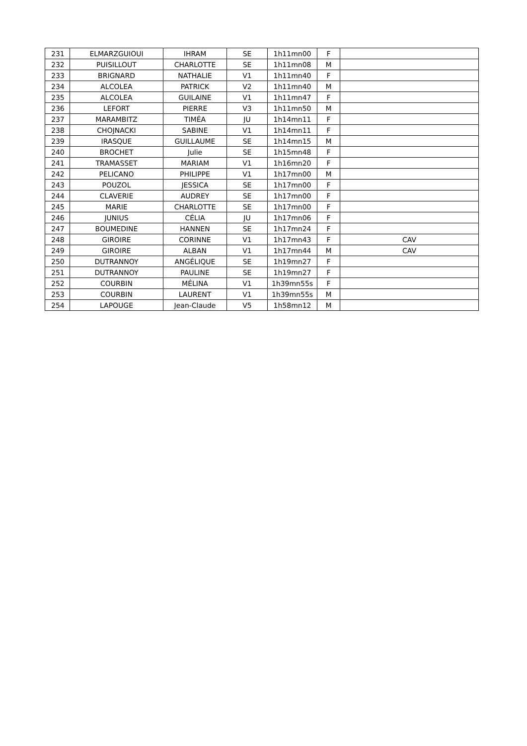| 231 | ELMARZGUIOUI | IHRAM | SE | 1h11mn00 | F | |
| 232 | PUISILLOUT | CHARLOTTE | SE | 1h11mn08 | M | |
| 233 | BRIGNARD | NATHALIE | V1 | 1h11mn40 | F | |
| 234 | ALCOLEA | PATRICK | V2 | 1h11mn40 | M | |
| 235 | ALCOLEA | GUILAINE | V1 | 1h11mn47 | F | |
| 236 | LEFORT | PIERRE | V3 | 1h11mn50 | M | |
| 237 | MARAMBITZ | TIMÉA | JU | 1h14mn11 | F | |
| 238 | CHOJNACKI | SABINE | V1 | 1h14mn11 | F | |
| 239 | IRASQUE | GUILLAUME | SE | 1h14mn15 | M | |
| 240 | BROCHET | Julie | SE | 1h15mn48 | F | |
| 241 | TRAMASSET | MARIAM | V1 | 1h16mn20 | F | |
| 242 | PELICANO | PHILIPPE | V1 | 1h17mn00 | M | |
| 243 | POUZOL | JESSICA | SE | 1h17mn00 | F | |
| 244 | CLAVERIE | AUDREY | SE | 1h17mn00 | F | |
| 245 | MARIE | CHARLOTTE | SE | 1h17mn00 | F | |
| 246 | JUNIUS | CÉLIA | JU | 1h17mn06 | F | |
| 247 | BOUMEDINE | HANNEN | SE | 1h17mn24 | F | |
| 248 | GIROIRE | CORINNE | V1 | 1h17mn43 | F | CAV |
| 249 | GIROIRE | ALBAN | V1 | 1h17mn44 | M | CAV |
| 250 | DUTRANNOY | ANGÉLIQUE | SE | 1h19mn27 | F | |
| 251 | DUTRANNOY | PAULINE | SE | 1h19mn27 | F | |
| 252 | COURBIN | MÉLINA | V1 | 1h39mn55s | F | |
| 253 | COURBIN | LAURENT | V1 | 1h39mn55s | M | |
| 254 | LAPOUGE | Jean-Claude | V5 | 1h58mn12 | M | |